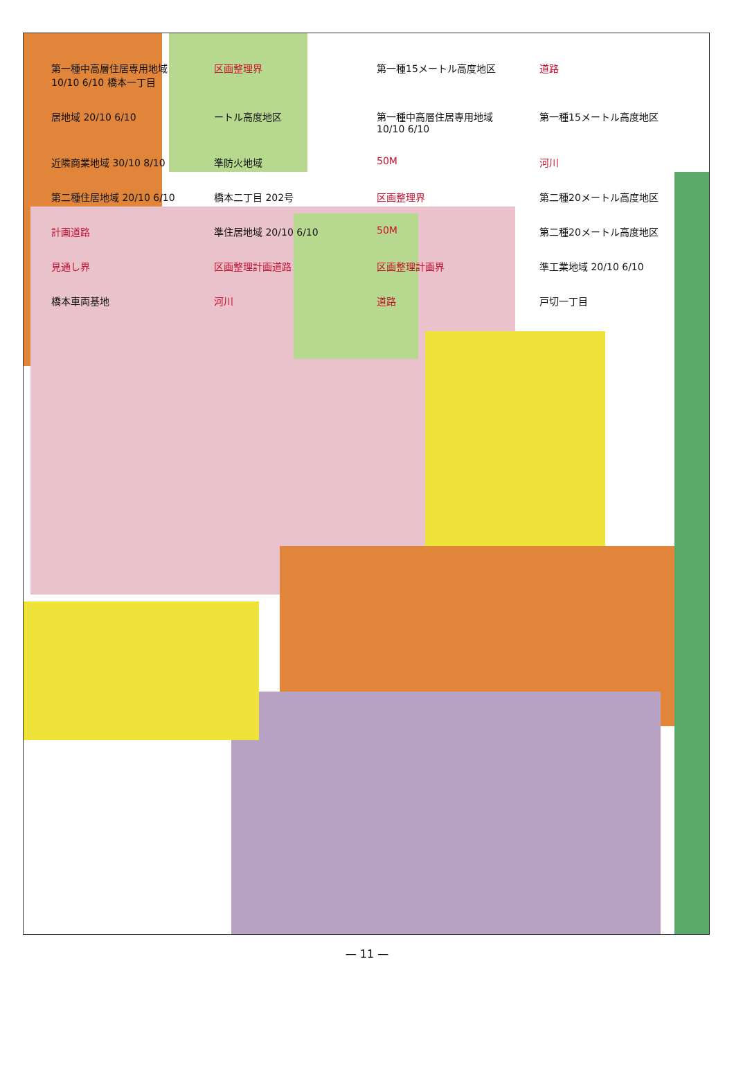第一種中高層住居専用地域 10/10 6/10 橋本一丁目
区画整理界
第一種15メートル高度地区
道路
居地域 20/10 6/10
ートル高度地区
第一種中高層住居専用地域 10/10 6/10
第一種15メートル高度地区
近隣商業地域 30/10 8/10
準防火地域
50M
河川
第二種住居地域 20/10 6/10
橋本二丁目 202号
区画整理界
第二種20メートル高度地区
計画道路
準住居地域 20/10 6/10
50M
第二種20メートル高度地区
見通し界
区画整理計画道路
区画整理計画界
準工業地域 20/10 6/10
橋本車両基地
河川
道路
戸切一丁目
— 11 —